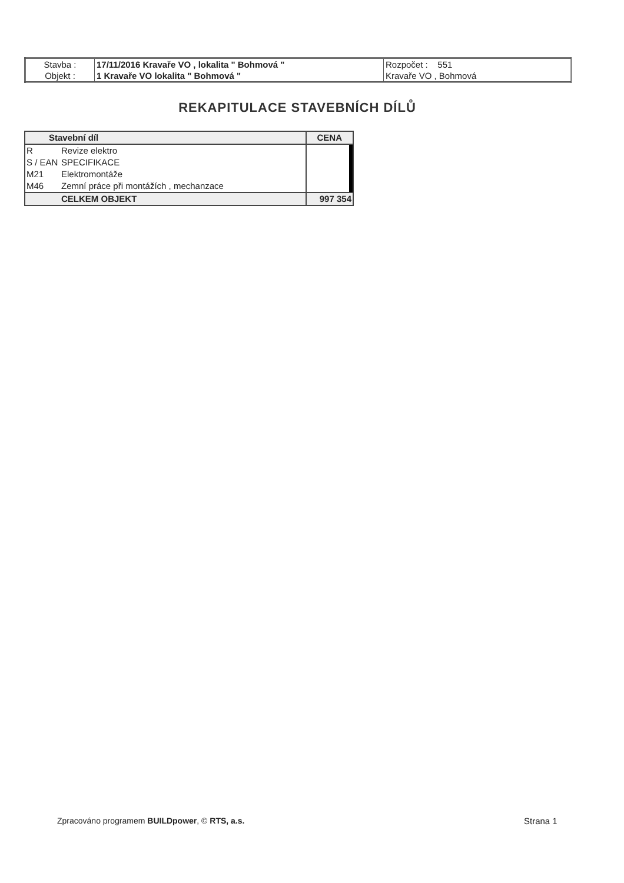| Stavba : | 17/11/2016 Kravaře VO , lokalita " Bohmová " | Rozpočet : 551 |
| Objekt : | 1 Kravaře VO lokalita " Bohmová " | Kravaře VO , Bohmová |
REKAPITULACE STAVEBNÍCH DÍLŮ
| Stavební díl | | CENA | |
| --- | --- | --- | --- |
| R | Revize elektro | | |
| S / EAN | SPECIFIKACE | | |
| M21 | Elektromontáže | | |
| M46 | Zemní práce při montážích , mechanzace | | |
| | CELKEM OBJEKT | 997 354 | |
Zpracováno programem BUILDpower, © RTS, a.s.
Strana 1